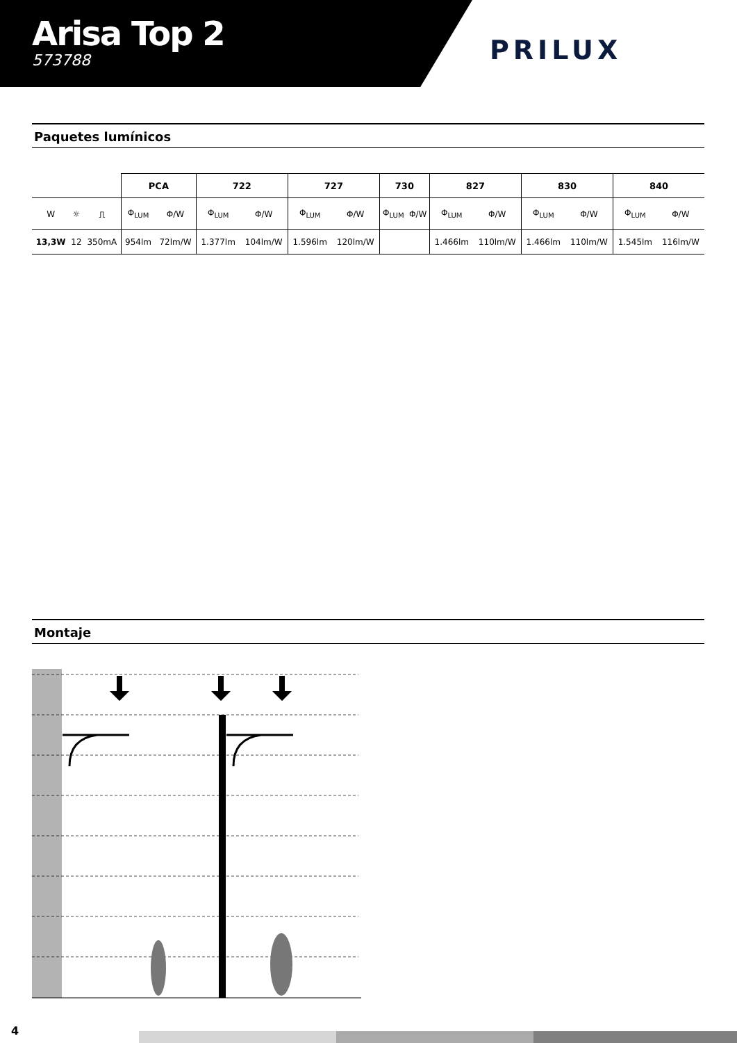Arisa Top 2
573788
PRILUX
Paquetes lumínicos
| | | | PCA | | 722 | | 727 | | 730 | | 827 | | 830 | | 840 | |
| W | ☼ | ⎍ | Φ<sub>LUM</sub> | Φ/W | Φ<sub>LUM</sub> | Φ/W | Φ<sub>LUM</sub> | Φ/W | Φ<sub>LUM</sub> | Φ/W | Φ<sub>LUM</sub> | Φ/W | Φ<sub>LUM</sub> | Φ/W | Φ<sub>LUM</sub> | Φ/W |
| 13,3W | 12 | 350mA | 954lm | 72lm/W | 1.377lm | 104lm/W | 1.596lm | 120lm/W | | | 1.466lm | 110lm/W | 1.466lm | 110lm/W | 1.545lm | 116lm/W |
Montaje
4